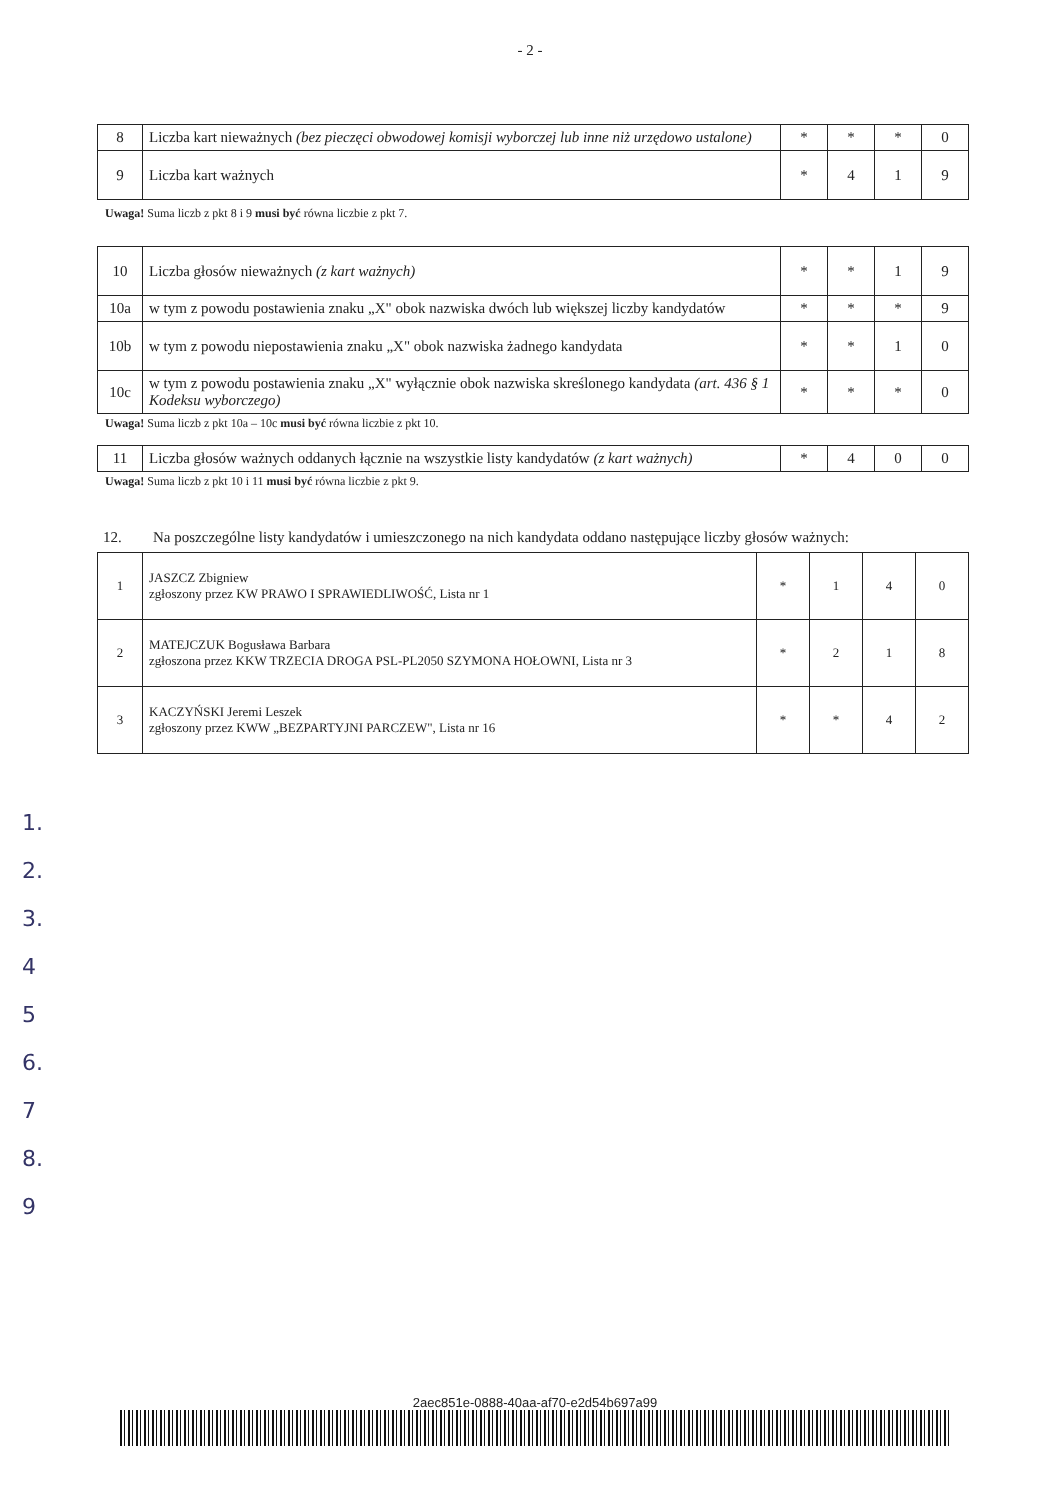- 2 -
| 8 | Liczba kart nieważnych (bez pieczęci obwodowej komisji wyborczej lub inne niż urzędowo ustalone) | * | * | * | 0 |
| 9 | Liczba kart ważnych | * | 4 | 1 | 9 |
Uwaga! Suma liczb z pkt 8 i 9 musi być równa liczbie z pkt 7.
| 10 | Liczba głosów nieważnych (z kart ważnych) | * | * | 1 | 9 |
| 10a | w tym z powodu postawienia znaku „X" obok nazwiska dwóch lub większej liczby kandydatów | * | * | * | 9 |
| 10b | w tym z powodu niepostawienia znaku „X" obok nazwiska żadnego kandydata | * | * | 1 | 0 |
| 10c | w tym z powodu postawienia znaku „X" wyłącznie obok nazwiska skreślonego kandydata (art. 436 § 1 Kodeksu wyborczego) | * | * | * | 0 |
Uwaga! Suma liczb z pkt 10a – 10c musi być równa liczbie z pkt 10.
| 11 | Liczba głosów ważnych oddanych łącznie na wszystkie listy kandydatów (z kart ważnych) | * | 4 | 0 | 0 |
Uwaga! Suma liczb z pkt 10 i 11 musi być równa liczbie z pkt 9.
12. Na poszczególne listy kandydatów i umieszczonego na nich kandydata oddano następujące liczby głosów ważnych:
| 1 | JASZCZ Zbigniew zgłoszony przez KW PRAWO I SPRAWIEDLIWOŚĆ, Lista nr 1 | * | 1 | 4 | 0 |
| 2 | MATEJCZUK Bogusława Barbara zgłoszona przez KKW TRZECIA DROGA PSL-PL2050 SZYMONA HOŁOWNI, Lista nr 3 | * | 2 | 1 | 8 |
| 3 | KACZYŃSKI Jeremi Leszek zgłoszony przez KWW „BEZPARTYJNI PARCZEW", Lista nr 16 | * | * | 4 | 2 |
1.
2.
3.
4
5
6.
7
8.
9
2aec851e-0888-40aa-af70-e2d54b697a99